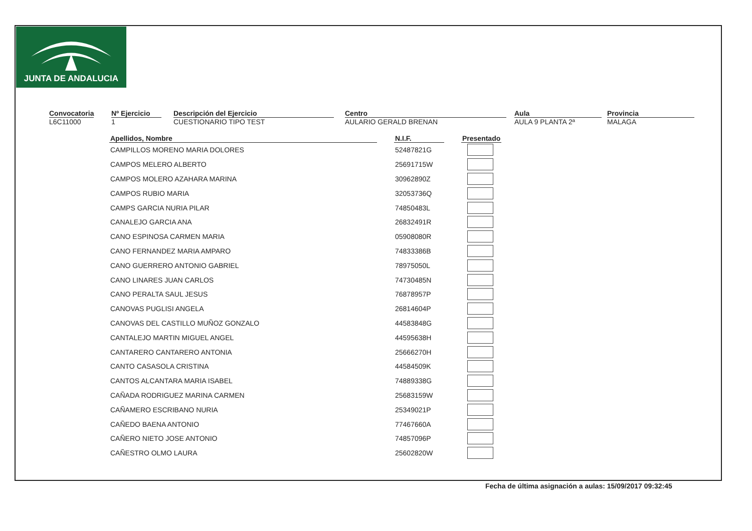JUNTA DE ANDALUCIA
Convocatoria
L6C11000
Nº Ejercicio
1
Descripción del Ejercicio
CUESTIONARIO TIPO TEST
Centro
AULARIO GERALD BRENAN
Aula
AULA 9 PLANTA 2ª
Provincia
MALAGA
| Apellidos, Nombre | | N.I.F. | | Presentado |
| --- | --- | --- | --- | --- |
| CAMPILLOS MORENO MARIA DOLORES | | 52487821G | | |
| CAMPOS MELERO ALBERTO | | 25691715W | | |
| CAMPOS MOLERO AZAHARA MARINA | | 30962890Z | | |
| CAMPOS RUBIO MARIA | | 32053736Q | | |
| CAMPS GARCIA NURIA PILAR | | 74850483L | | |
| CANALEJO GARCIA ANA | | 26832491R | | |
| CANO ESPINOSA CARMEN MARIA | | 05908080R | | |
| CANO FERNANDEZ MARIA AMPARO | | 74833386B | | |
| CANO GUERRERO ANTONIO GABRIEL | | 78975050L | | |
| CANO LINARES JUAN CARLOS | | 74730485N | | |
| CANO PERALTA SAUL JESUS | | 76878957P | | |
| CANOVAS PUGLISI ANGELA | | 26814604P | | |
| CANOVAS DEL CASTILLO MUÑOZ GONZALO | | 44583848G | | |
| CANTALEJO MARTIN MIGUEL ANGEL | | 44595638H | | |
| CANTARERO CANTARERO ANTONIA | | 25666270H | | |
| CANTO CASASOLA CRISTINA | | 44584509K | | |
| CANTOS ALCANTARA MARIA ISABEL | | 74889338G | | |
| CAÑADA RODRIGUEZ MARINA CARMEN | | 25683159W | | |
| CAÑAMERO ESCRIBANO NURIA | | 25349021P | | |
| CAÑEDO BAENA ANTONIO | | 77467660A | | |
| CAÑERO NIETO JOSE ANTONIO | | 74857096P | | |
| CAÑESTRO OLMO LAURA | | 25602820W | | |
Fecha de última asignación a aulas: 15/09/2017 09:32:45